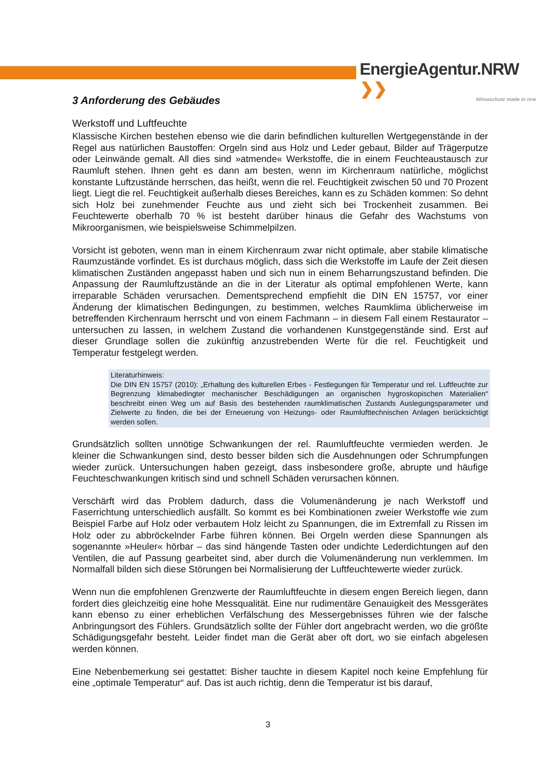EnergieAgentur.NRW ❯❯
klimaschutz made in nrw
3 Anforderung des Gebäudes
Werkstoff und Luftfeuchte
Klassische Kirchen bestehen ebenso wie die darin befindlichen kulturellen Wertgegenstände in der Regel aus natürlichen Baustoffen: Orgeln sind aus Holz und Leder gebaut, Bilder auf Trägerputze oder Leinwände gemalt. All dies sind »atmende« Werkstoffe, die in einem Feuchteaustausch zur Raumluft stehen. Ihnen geht es dann am besten, wenn im Kirchenraum natürliche, möglichst konstante Luftzustände herrschen, das heißt, wenn die rel. Feuchtigkeit zwischen 50 und 70 Prozent liegt. Liegt die rel. Feuchtigkeit außerhalb dieses Bereiches, kann es zu Schäden kommen: So dehnt sich Holz bei zunehmender Feuchte aus und zieht sich bei Trockenheit zusammen. Bei Feuchtewerte oberhalb 70 % ist besteht darüber hinaus die Gefahr des Wachstums von Mikroorganismen, wie beispielsweise Schimmelpilzen.
Vorsicht ist geboten, wenn man in einem Kirchenraum zwar nicht optimale, aber stabile klimatische Raumzustände vorfindet. Es ist durchaus möglich, dass sich die Werkstoffe im Laufe der Zeit diesen klimatischen Zuständen angepasst haben und sich nun in einem Beharrungszustand befinden. Die Anpassung der Raumluftzustände an die in der Literatur als optimal empfohlenen Werte, kann irreparable Schäden verursachen. Dementsprechend empfiehlt die DIN EN 15757, vor einer Änderung der klimatischen Bedingungen, zu bestimmen, welches Raumklima üblicherweise im betreffenden Kirchenraum herrscht und von einem Fachmann – in diesem Fall einem Restaurator – untersuchen zu lassen, in welchem Zustand die vorhandenen Kunstgegenstände sind. Erst auf dieser Grundlage sollen die zukünftig anzustrebenden Werte für die rel. Feuchtigkeit und Temperatur festgelegt werden.
Literaturhinweis:
Die DIN EN 15757 (2010): „Erhaltung des kulturellen Erbes - Festlegungen für Temperatur und rel. Luftfeuchte zur Begrenzung klimabedingter mechanischer Beschädigungen an organischen hygroskopischen Materialien“ beschreibt einen Weg um auf Basis des bestehenden raumklimatischen Zustands Auslegungsparameter und Zielwerte zu finden, die bei der Erneuerung von Heizungs- oder Raumlufttechnischen Anlagen berücksichtigt werden sollen.
Grundsätzlich sollten unnötige Schwankungen der rel. Raumluftfeuchte vermieden werden. Je kleiner die Schwankungen sind, desto besser bilden sich die Ausdehnungen oder Schrumpfungen wieder zurück. Untersuchungen haben gezeigt, dass insbesondere große, abrupte und häufige Feuchteschwankungen kritisch sind und schnell Schäden verursachen können.
Verschärft wird das Problem dadurch, dass die Volumenänderung je nach Werkstoff und Faserrichtung unterschiedlich ausfällt. So kommt es bei Kombinationen zweier Werkstoffe wie zum Beispiel Farbe auf Holz oder verbautem Holz leicht zu Spannungen, die im Extremfall zu Rissen im Holz oder zu abbröckelnder Farbe führen können. Bei Orgeln werden diese Spannungen als sogenannte »Heuler« hörbar – das sind hängende Tasten oder undichte Lederdichtungen auf den Ventilen, die auf Passung gearbeitet sind, aber durch die Volumenänderung nun verklemmen. Im Normalfall bilden sich diese Störungen bei Normalisierung der Luftfeuchtewerte wieder zurück.
Wenn nun die empfohlenen Grenzwerte der Raumluftfeuchte in diesem engen Bereich liegen, dann fordert dies gleichzeitig eine hohe Messqualität. Eine nur rudimentäre Genauigkeit des Messgerätes kann ebenso zu einer erheblichen Verfälschung des Messergebnisses führen wie der falsche Anbringungsort des Fühlers. Grundsätzlich sollte der Fühler dort angebracht werden, wo die größte Schädigungsgefahr besteht. Leider findet man die Gerät aber oft dort, wo sie einfach abgelesen werden können.
Eine Nebenbemerkung sei gestattet: Bisher tauchte in diesem Kapitel noch keine Empfehlung für eine „optimale Temperatur“ auf. Das ist auch richtig, denn die Temperatur ist bis darauf,
3